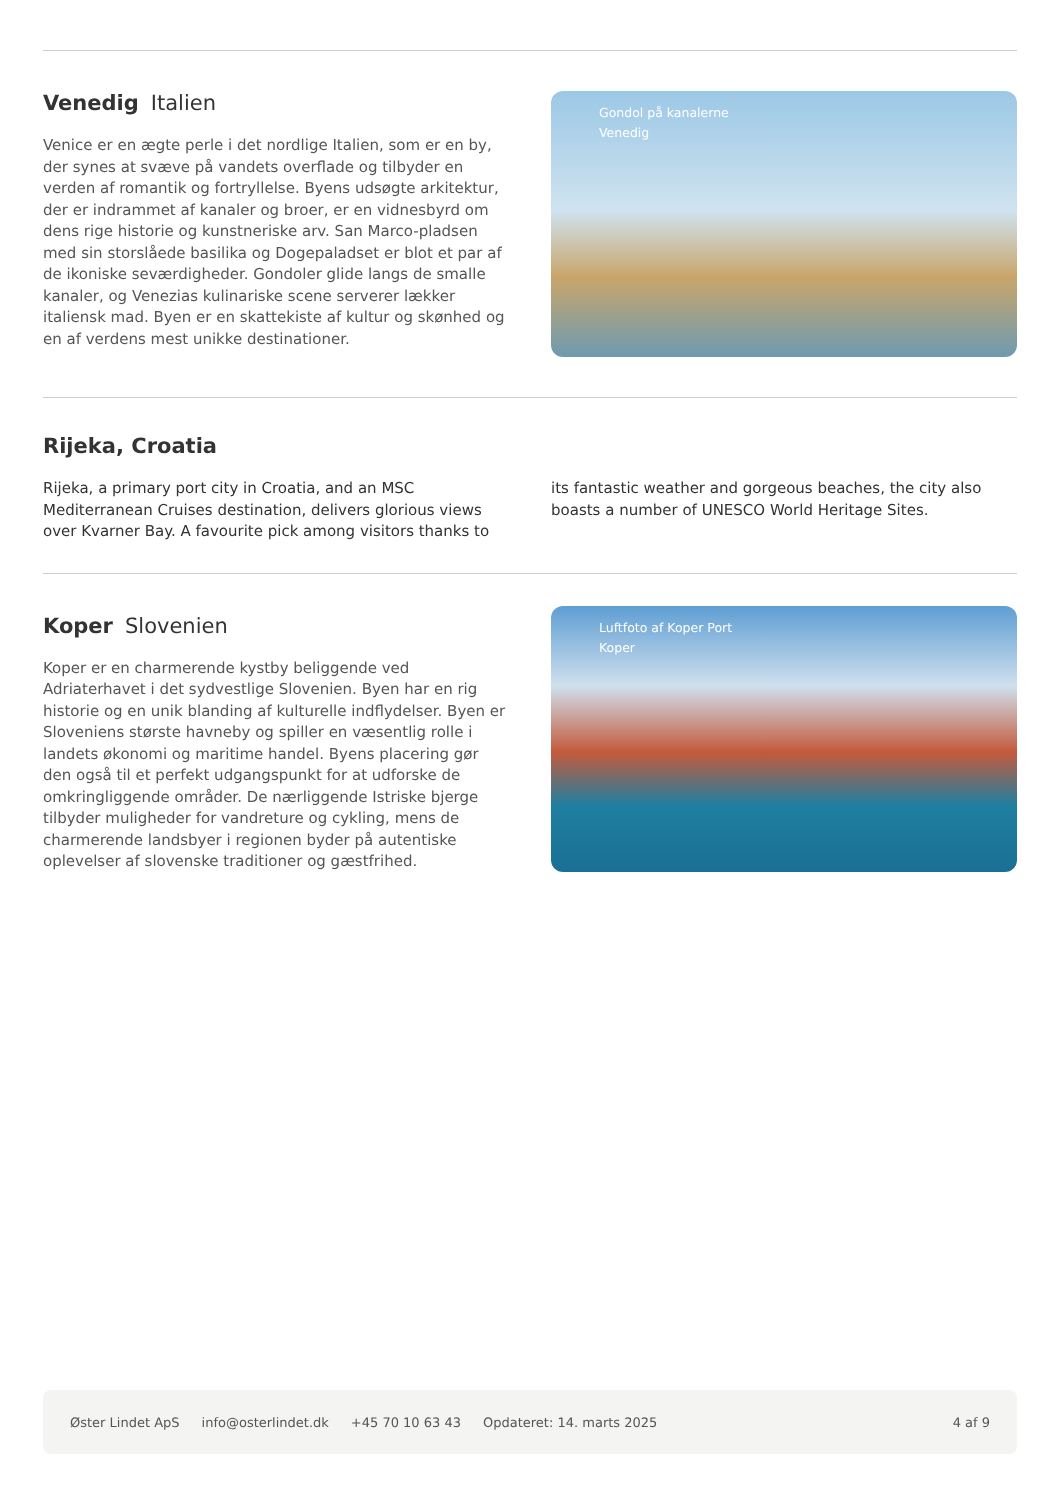Venedig Italien
Venice er en ægte perle i det nordlige Italien, som er en by, der synes at svæve på vandets overflade og tilbyder en verden af romantik og fortryllelse. Byens udsøgte arkitektur, der er indrammet af kanaler og broer, er en vidnesbyrd om dens rige historie og kunstneriske arv. San Marco-pladsen med sin storslåede basilika og Dogepaladset er blot et par af de ikoniske seværdigheder. Gondoler glide langs de smalle kanaler, og Venezias kulinariske scene serverer lækker italiensk mad. Byen er en skattekiste af kultur og skønhed og en af verdens mest unikke destinationer.
Gondol på kanalerne
Venedig
Rijeka, Croatia
Rijeka, a primary port city in Croatia, and an MSC Mediterranean Cruises destination, delivers glorious views over Kvarner Bay. A favourite pick among visitors thanks to its fantastic weather and gorgeous beaches, the city also boasts a number of UNESCO World Heritage Sites.
Koper Slovenien
Koper er en charmerende kystby beliggende ved Adriaterhavet i det sydvestlige Slovenien. Byen har en rig historie og en unik blanding af kulturelle indflydelser. Byen er Sloveniens største havneby og spiller en væsentlig rolle i landets økonomi og maritime handel. Byens placering gør den også til et perfekt udgangspunkt for at udforske de omkringliggende områder. De nærliggende Istriske bjerge tilbyder muligheder for vandreture og cykling, mens de charmerende landsbyer i regionen byder på autentiske oplevelser af slovenske traditioner og gæstfrihed.
Luftfoto af Koper Port
Koper
Øster Lindet ApS info@osterlindet.dk +45 70 10 63 43 Opdateret: 14. marts 2025 4 af 9